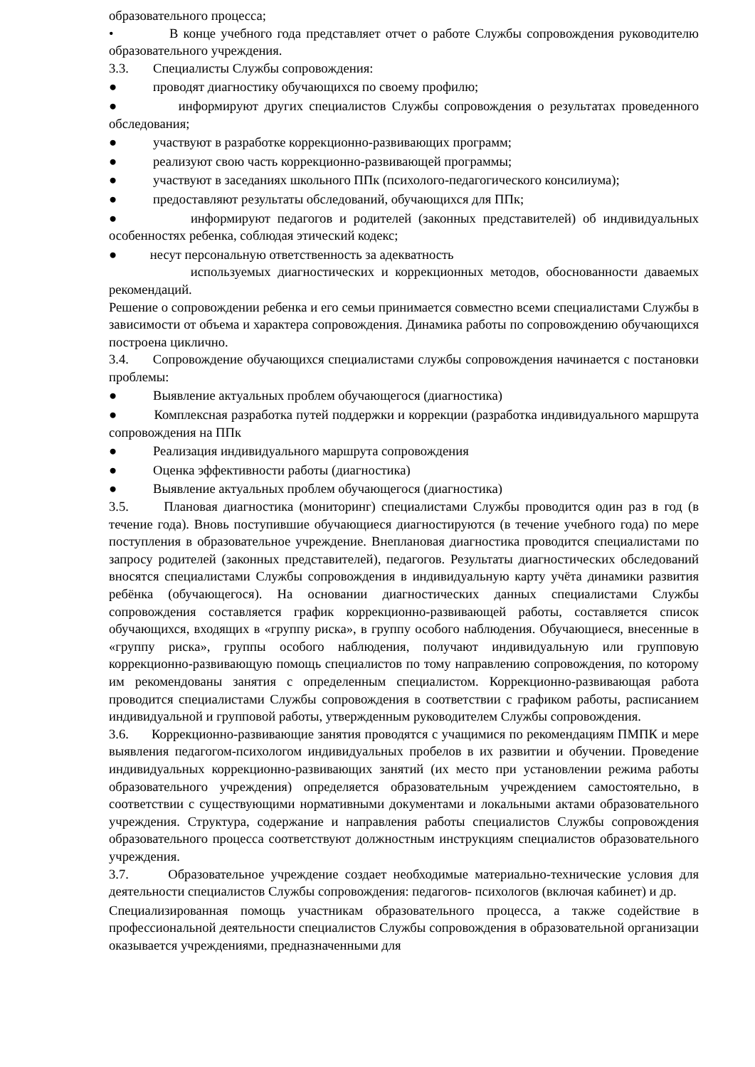образовательного процесса;
• В конце учебного года представляет отчет о работе Службы сопровождения руководителю образовательного учреждения.
3.3. Специалисты Службы сопровождения:
● проводят диагностику обучающихся по своему профилю;
● информируют других специалистов Службы сопровождения о результатах проведенного обследования;
● участвуют в разработке коррекционно-развивающих программ;
● реализуют свою часть коррекционно-развивающей программы;
● участвуют в заседаниях школьного ППк (психолого-педагогического консилиума);
● предоставляют результаты обследований, обучающихся для ППк;
● информируют педагогов и родителей (законных представителей) об индивидуальных особенностях ребенка, соблюдая этический кодекс;
● несут персональную ответственность за адекватность
используемых диагностических и коррекционных методов, обоснованности даваемых рекомендаций.
Решение о сопровождении ребенка и его семьи принимается совместно всеми специалистами Службы в зависимости от объема и характера сопровождения. Динамика работы по сопровождению обучающихся построена циклично.
3.4. Сопровождение обучающихся специалистами службы сопровождения начинается с постановки проблемы:
● Выявление актуальных проблем обучающегося (диагностика)
● Комплексная разработка путей поддержки и коррекции (разработка индивидуального маршрута сопровождения на ППк
● Реализация индивидуального маршрута сопровождения
● Оценка эффективности работы (диагностика)
● Выявление актуальных проблем обучающегося (диагностика)
3.5. Плановая диагностика (мониторинг) специалистами Службы проводится один раз в год (в течение года). Вновь поступившие обучающиеся диагностируются (в течение учебного года) по мере поступления в образовательное учреждение. Внеплановая диагностика проводится специалистами по запросу родителей (законных представителей), педагогов. Результаты диагностических обследований вносятся специалистами Службы сопровождения в индивидуальную карту учёта динамики развития ребёнка (обучающегося). На основании диагностических данных специалистами Службы сопровождения составляется график коррекционно-развивающей работы, составляется список обучающихся, входящих в «группу риска», в группу особого наблюдения. Обучающиеся, внесенные в «группу риска», группы особого наблюдения, получают индивидуальную или групповую коррекционно-развивающую помощь специалистов по тому направлению сопровождения, по которому им рекомендованы занятия с определенным специалистом. Коррекционно-развивающая работа проводится специалистами Службы сопровождения в соответствии с графиком работы, расписанием индивидуальной и групповой работы, утвержденным руководителем Службы сопровождения.
3.6. Коррекционно-развивающие занятия проводятся с учащимися по рекомендациям ПМПК и мере выявления педагогом-психологом индивидуальных пробелов в их развитии и обучении. Проведение индивидуальных коррекционно-развивающих занятий (их место при установлении режима работы образовательного учреждения) определяется образовательным учреждением самостоятельно, в соответствии с существующими нормативными документами и локальными актами образовательного учреждения. Структура, содержание и направления работы специалистов Службы сопровождения образовательного процесса соответствуют должностным инструкциям специалистов образовательного учреждения.
3.7. Образовательное учреждение создает необходимые материально-технические условия для деятельности специалистов Службы сопровождения: педагогов- психологов (включая кабинет) и др.
Специализированная помощь участникам образовательного процесса, а также содействие в профессиональной деятельности специалистов Службы сопровождения в образовательной организации оказывается учреждениями, предназначенными для